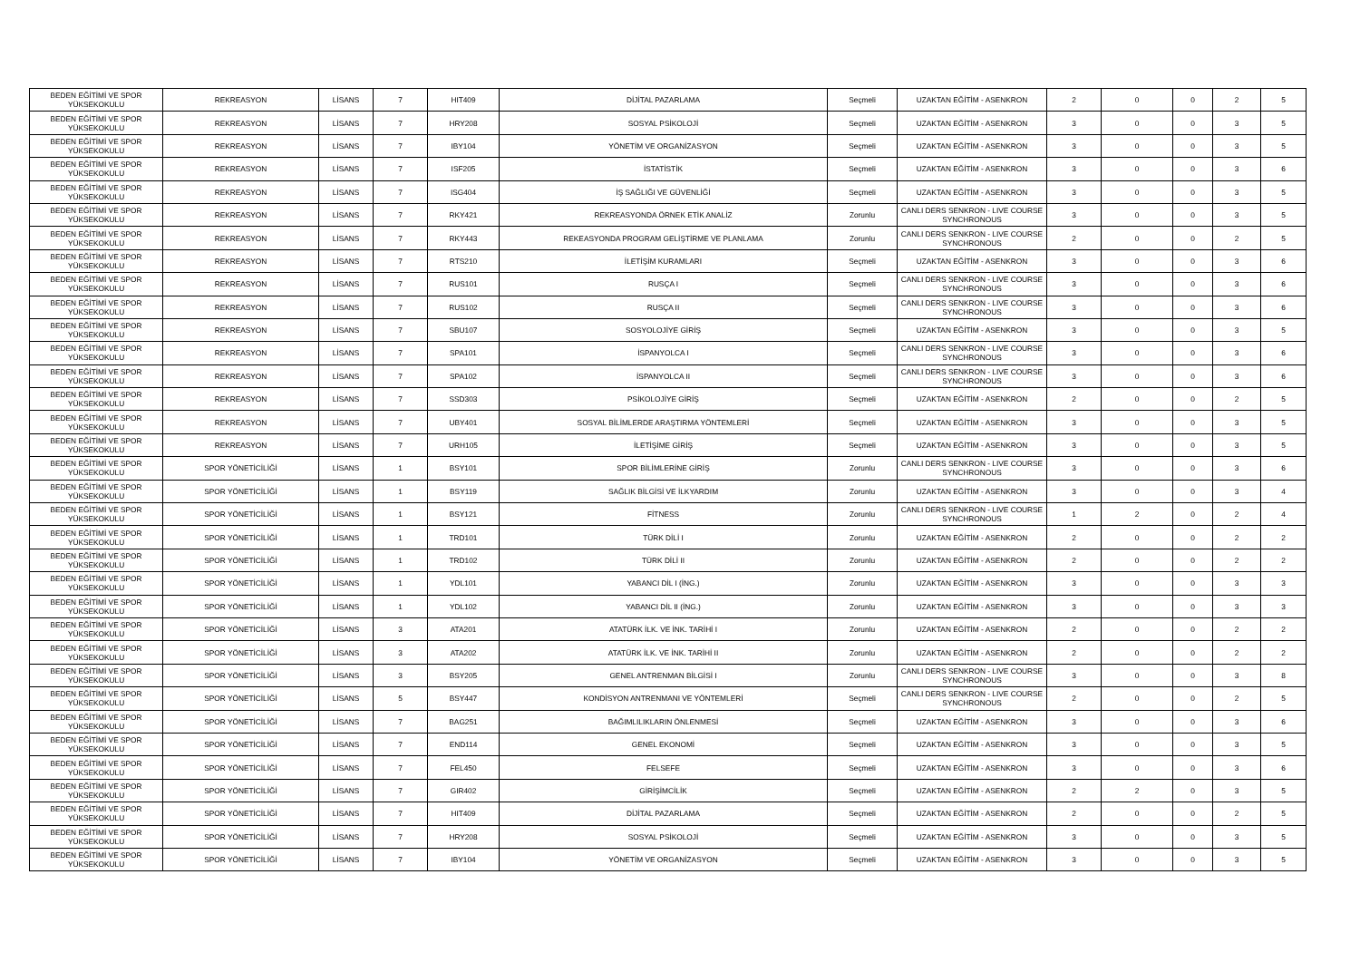| BEDEN EĞİTİMİ VE SPOR YÜKSEKOKULU | REKREASYON | LİSANS | 7 | HIT409 | DİJİTAL PAZARLAMA | Seçmeli | UZAKTAN EĞİTİM - ASENKRON | 2 | 0 | 0 | 2 | 5 |
| BEDEN EĞİTİMİ VE SPOR YÜKSEKOKULU | REKREASYON | LİSANS | 7 | HRY208 | SOSYAL PSİKOLOJİ | Seçmeli | UZAKTAN EĞİTİM - ASENKRON | 3 | 0 | 0 | 3 | 5 |
| BEDEN EĞİTİMİ VE SPOR YÜKSEKOKULU | REKREASYON | LİSANS | 7 | IBY104 | YÖNETİM VE ORGANİZASYON | Seçmeli | UZAKTAN EĞİTİM - ASENKRON | 3 | 0 | 0 | 3 | 5 |
| BEDEN EĞİTİMİ VE SPOR YÜKSEKOKULU | REKREASYON | LİSANS | 7 | ISF205 | İSTATİSTİK | Seçmeli | UZAKTAN EĞİTİM - ASENKRON | 3 | 0 | 0 | 3 | 6 |
| BEDEN EĞİTİMİ VE SPOR YÜKSEKOKULU | REKREASYON | LİSANS | 7 | ISG404 | İŞ SAĞLIĞI VE GÜVENLİĞİ | Seçmeli | UZAKTAN EĞİTİM - ASENKRON | 3 | 0 | 0 | 3 | 5 |
| BEDEN EĞİTİMİ VE SPOR YÜKSEKOKULU | REKREASYON | LİSANS | 7 | RKY421 | REKREASYONDA ÖRNEK ETİK ANALİZ | Zorunlu | CANLI DERS SENKRON - LIVE COURSE SYNCHRONOUS | 3 | 0 | 0 | 3 | 5 |
| BEDEN EĞİTİMİ VE SPOR YÜKSEKOKULU | REKREASYON | LİSANS | 7 | RKY443 | REKEASYONDA PROGRAM GELİŞTİRME VE PLANLAMA | Zorunlu | CANLI DERS SENKRON - LIVE COURSE SYNCHRONOUS | 2 | 0 | 0 | 2 | 5 |
| BEDEN EĞİTİMİ VE SPOR YÜKSEKOKULU | REKREASYON | LİSANS | 7 | RTS210 | İLETİŞİM KURAMLARI | Seçmeli | UZAKTAN EĞİTİM - ASENKRON | 3 | 0 | 0 | 3 | 6 |
| BEDEN EĞİTİMİ VE SPOR YÜKSEKOKULU | REKREASYON | LİSANS | 7 | RUS101 | RUSÇA I | Seçmeli | CANLI DERS SENKRON - LIVE COURSE SYNCHRONOUS | 3 | 0 | 0 | 3 | 6 |
| BEDEN EĞİTİMİ VE SPOR YÜKSEKOKULU | REKREASYON | LİSANS | 7 | RUS102 | RUSÇA II | Seçmeli | CANLI DERS SENKRON - LIVE COURSE SYNCHRONOUS | 3 | 0 | 0 | 3 | 6 |
| BEDEN EĞİTİMİ VE SPOR YÜKSEKOKULU | REKREASYON | LİSANS | 7 | SBU107 | SOSYOLOJİYE GİRİŞ | Seçmeli | UZAKTAN EĞİTİM - ASENKRON | 3 | 0 | 0 | 3 | 5 |
| BEDEN EĞİTİMİ VE SPOR YÜKSEKOKULU | REKREASYON | LİSANS | 7 | SPA101 | İSPANYOLCA I | Seçmeli | CANLI DERS SENKRON - LIVE COURSE SYNCHRONOUS | 3 | 0 | 0 | 3 | 6 |
| BEDEN EĞİTİMİ VE SPOR YÜKSEKOKULU | REKREASYON | LİSANS | 7 | SPA102 | İSPANYOLCA II | Seçmeli | CANLI DERS SENKRON - LIVE COURSE SYNCHRONOUS | 3 | 0 | 0 | 3 | 6 |
| BEDEN EĞİTİMİ VE SPOR YÜKSEKOKULU | REKREASYON | LİSANS | 7 | SSD303 | PSİKOLOJİYE GİRİŞ | Seçmeli | UZAKTAN EĞİTİM - ASENKRON | 2 | 0 | 0 | 2 | 5 |
| BEDEN EĞİTİMİ VE SPOR YÜKSEKOKULU | REKREASYON | LİSANS | 7 | UBY401 | SOSYAL BİLİMLERDE ARAŞTIRMA YÖNTEMLERİ | Seçmeli | UZAKTAN EĞİTİM - ASENKRON | 3 | 0 | 0 | 3 | 5 |
| BEDEN EĞİTİMİ VE SPOR YÜKSEKOKULU | REKREASYON | LİSANS | 7 | URH105 | İLETİŞİME GİRİŞ | Seçmeli | UZAKTAN EĞİTİM - ASENKRON | 3 | 0 | 0 | 3 | 5 |
| BEDEN EĞİTİMİ VE SPOR YÜKSEKOKULU | SPOR YÖNETİCİLİĞİ | LİSANS | 1 | BSY101 | SPOR BİLİMLERİNE GİRİŞ | Zorunlu | CANLI DERS SENKRON - LIVE COURSE SYNCHRONOUS | 3 | 0 | 0 | 3 | 6 |
| BEDEN EĞİTİMİ VE SPOR YÜKSEKOKULU | SPOR YÖNETİCİLİĞİ | LİSANS | 1 | BSY119 | SAĞLIK BİLGİSİ VE İLKYARDIM | Zorunlu | UZAKTAN EĞİTİM - ASENKRON | 3 | 0 | 0 | 3 | 4 |
| BEDEN EĞİTİMİ VE SPOR YÜKSEKOKULU | SPOR YÖNETİCİLİĞİ | LİSANS | 1 | BSY121 | FİTNESS | Zorunlu | CANLI DERS SENKRON - LIVE COURSE SYNCHRONOUS | 1 | 2 | 0 | 2 | 4 |
| BEDEN EĞİTİMİ VE SPOR YÜKSEKOKULU | SPOR YÖNETİCİLİĞİ | LİSANS | 1 | TRD101 | TÜRK DİLİ I | Zorunlu | UZAKTAN EĞİTİM - ASENKRON | 2 | 0 | 0 | 2 | 2 |
| BEDEN EĞİTİMİ VE SPOR YÜKSEKOKULU | SPOR YÖNETİCİLİĞİ | LİSANS | 1 | TRD102 | TÜRK DİLİ II | Zorunlu | UZAKTAN EĞİTİM - ASENKRON | 2 | 0 | 0 | 2 | 2 |
| BEDEN EĞİTİMİ VE SPOR YÜKSEKOKULU | SPOR YÖNETİCİLİĞİ | LİSANS | 1 | YDL101 | YABANCI DİL I (İNG.) | Zorunlu | UZAKTAN EĞİTİM - ASENKRON | 3 | 0 | 0 | 3 | 3 |
| BEDEN EĞİTİMİ VE SPOR YÜKSEKOKULU | SPOR YÖNETİCİLİĞİ | LİSANS | 1 | YDL102 | YABANCI DİL II (İNG.) | Zorunlu | UZAKTAN EĞİTİM - ASENKRON | 3 | 0 | 0 | 3 | 3 |
| BEDEN EĞİTİMİ VE SPOR YÜKSEKOKULU | SPOR YÖNETİCİLİĞİ | LİSANS | 3 | ATA201 | ATATÜRK İLK. VE İNK. TARİHİ I | Zorunlu | UZAKTAN EĞİTİM - ASENKRON | 2 | 0 | 0 | 2 | 2 |
| BEDEN EĞİTİMİ VE SPOR YÜKSEKOKULU | SPOR YÖNETİCİLİĞİ | LİSANS | 3 | ATA202 | ATATÜRK İLK. VE İNK. TARİHİ II | Zorunlu | UZAKTAN EĞİTİM - ASENKRON | 2 | 0 | 0 | 2 | 2 |
| BEDEN EĞİTİMİ VE SPOR YÜKSEKOKULU | SPOR YÖNETİCİLİĞİ | LİSANS | 3 | BSY205 | GENEL ANTRENMAN BİLGİSİ I | Zorunlu | CANLI DERS SENKRON - LIVE COURSE SYNCHRONOUS | 3 | 0 | 0 | 3 | 8 |
| BEDEN EĞİTİMİ VE SPOR YÜKSEKOKULU | SPOR YÖNETİCİLİĞİ | LİSANS | 5 | BSY447 | KONDİSYON ANTRENMANI VE YÖNTEMLERİ | Seçmeli | CANLI DERS SENKRON - LIVE COURSE SYNCHRONOUS | 2 | 0 | 0 | 2 | 5 |
| BEDEN EĞİTİMİ VE SPOR YÜKSEKOKULU | SPOR YÖNETİCİLİĞİ | LİSANS | 7 | BAG251 | BAĞIMLILIKLARIN ÖNLENMESİ | Seçmeli | UZAKTAN EĞİTİM - ASENKRON | 3 | 0 | 0 | 3 | 6 |
| BEDEN EĞİTİMİ VE SPOR YÜKSEKOKULU | SPOR YÖNETİCİLİĞİ | LİSANS | 7 | END114 | GENEL EKONOMİ | Seçmeli | UZAKTAN EĞİTİM - ASENKRON | 3 | 0 | 0 | 3 | 5 |
| BEDEN EĞİTİMİ VE SPOR YÜKSEKOKULU | SPOR YÖNETİCİLİĞİ | LİSANS | 7 | FEL450 | FELSEFE | Seçmeli | UZAKTAN EĞİTİM - ASENKRON | 3 | 0 | 0 | 3 | 6 |
| BEDEN EĞİTİMİ VE SPOR YÜKSEKOKULU | SPOR YÖNETİCİLİĞİ | LİSANS | 7 | GIR402 | GİRİŞİMCİLİK | Seçmeli | UZAKTAN EĞİTİM - ASENKRON | 2 | 2 | 0 | 3 | 5 |
| BEDEN EĞİTİMİ VE SPOR YÜKSEKOKULU | SPOR YÖNETİCİLİĞİ | LİSANS | 7 | HIT409 | DİJİTAL PAZARLAMA | Seçmeli | UZAKTAN EĞİTİM - ASENKRON | 2 | 0 | 0 | 2 | 5 |
| BEDEN EĞİTİMİ VE SPOR YÜKSEKOKULU | SPOR YÖNETİCİLİĞİ | LİSANS | 7 | HRY208 | SOSYAL PSİKOLOJİ | Seçmeli | UZAKTAN EĞİTİM - ASENKRON | 3 | 0 | 0 | 3 | 5 |
| BEDEN EĞİTİMİ VE SPOR YÜKSEKOKULU | SPOR YÖNETİCİLİĞİ | LİSANS | 7 | IBY104 | YÖNETİM VE ORGANİZASYON | Seçmeli | UZAKTAN EĞİTİM - ASENKRON | 3 | 0 | 0 | 3 | 5 |